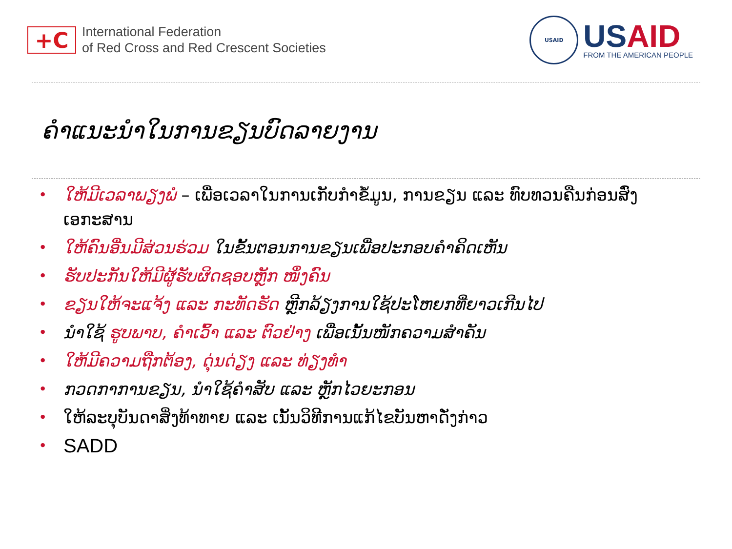+C
International Federation
of Red Cross and Red Crescent Societies
USAID
USAID
FROM THE AMERICAN PEOPLE
ຄຳແນະນຳໃນການຂຽນບົດລາຍງານ
• ໃຫ້ມີເວລາພຽງພໍ – ເພື່ອເວລາໃນການເກັບກຳຂໍ້ມູນ, ການຂຽນ ແລະ ທົບທວນຄືນກ່ອນສົ່ງເອກະສານ
• ໃຫ້ຄົນອື່ນມີສ່ວນຮ່ວມ ໃນຂັ້ນຕອນການຂຽນເພື່ອປະກອບຄຳຄິດເຫັນ
• ຮັບປະກັນໃຫ້ມີຜູ້ຮັບຜິດຊອບຫຼັກ ໜຶ່ງຄົນ
• ຂຽນໃຫ້ຈະແຈ້ງ ແລະ ກະທັດຮັດ ຫຼີກລ້ຽງການໃຊ້ປະໂຫຍກທີ່ຍາວເກີນໄປ
• ນຳໃຊ້ ຮູບພາບ, ຄຳເວົ້າ ແລະ ຕົວຢ່າງ ເພື່ອເນັ້ນໜັກຄວາມສຳຄັນ
• ໃຫ້ມີຄວາມຖືກຕ້ອງ, ດຸ່ນດ່ຽງ ແລະ ທ່ຽງທຳ
• ກວດກາການຂຽນ, ນຳໃຊ້ຄຳສັບ ແລະ ຫຼັກໄວຍະກອນ
• ໃຫ້ລະບຸບັນດາສິ່ງທ້າທາຍ ແລະ ເນັ້ນວິທີການແກ້ໄຂບັນຫາດັ່ງກ່າວ
• SADD